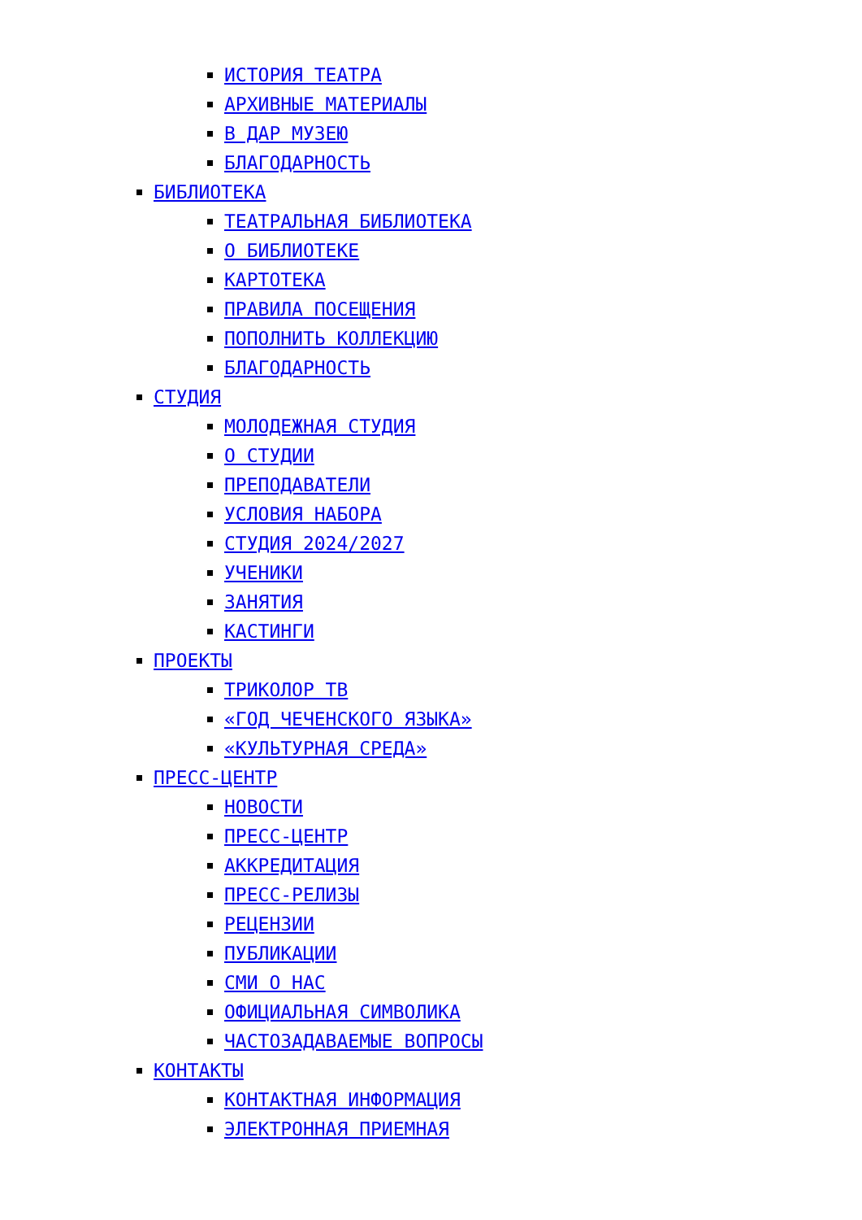ИСТОРИЯ ТЕАТРА
АРХИВНЫЕ МАТЕРИАЛЫ
В ДАР МУЗЕЮ
БЛАГОДАРНОСТЬ
БИБЛИОТЕКА
ТЕАТРАЛЬНАЯ БИБЛИОТЕКА
О БИБЛИОТЕКЕ
КАРТОТЕКА
ПРАВИЛА ПОСЕЩЕНИЯ
ПОПОЛНИТЬ КОЛЛЕКЦИЮ
БЛАГОДАРНОСТЬ
СТУДИЯ
МОЛОДЕЖНАЯ СТУДИЯ
О СТУДИИ
ПРЕПОДАВАТЕЛИ
УСЛОВИЯ НАБОРА
СТУДИЯ 2024/2027
УЧЕНИКИ
ЗАНЯТИЯ
КАСТИНГИ
ПРОЕКТЫ
ТРИКОЛОР ТВ
«ГОД ЧЕЧЕНСКОГО ЯЗЫКА»
«КУЛЬТУРНАЯ СРЕДА»
ПРЕСС-ЦЕНТР
НОВОСТИ
ПРЕСС-ЦЕНТР
АККРЕДИТАЦИЯ
ПРЕСС-РЕЛИЗЫ
РЕЦЕНЗИИ
ПУБЛИКАЦИИ
СМИ О НАС
ОФИЦИАЛЬНАЯ СИМВОЛИКА
ЧАСТОЗАДАВАЕМЫЕ ВОПРОСЫ
КОНТАКТЫ
КОНТАКТНАЯ ИНФОРМАЦИЯ
ЭЛЕКТРОННАЯ ПРИЕМНАЯ